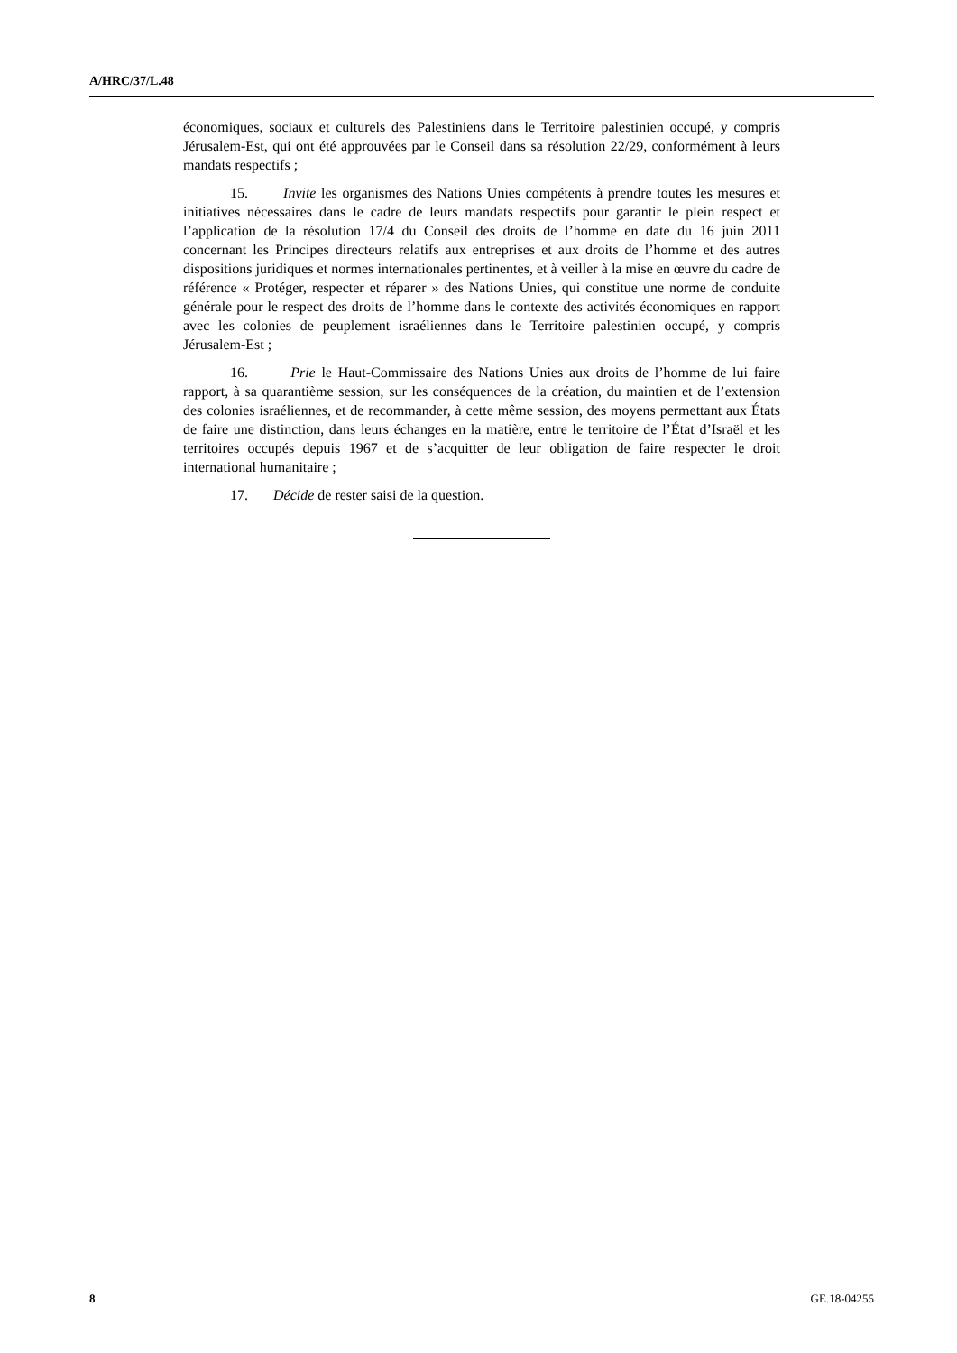A/HRC/37/L.48
économiques, sociaux et culturels des Palestiniens dans le Territoire palestinien occupé, y compris Jérusalem-Est, qui ont été approuvées par le Conseil dans sa résolution 22/29, conformément à leurs mandats respectifs ;
15. Invite les organismes des Nations Unies compétents à prendre toutes les mesures et initiatives nécessaires dans le cadre de leurs mandats respectifs pour garantir le plein respect et l’application de la résolution 17/4 du Conseil des droits de l’homme en date du 16 juin 2011 concernant les Principes directeurs relatifs aux entreprises et aux droits de l’homme et des autres dispositions juridiques et normes internationales pertinentes, et à veiller à la mise en œuvre du cadre de référence « Protéger, respecter et réparer » des Nations Unies, qui constitue une norme de conduite générale pour le respect des droits de l’homme dans le contexte des activités économiques en rapport avec les colonies de peuplement israéliennes dans le Territoire palestinien occupé, y compris Jérusalem-Est ;
16. Prie le Haut-Commissaire des Nations Unies aux droits de l’homme de lui faire rapport, à sa quarantième session, sur les conséquences de la création, du maintien et de l’extension des colonies israéliennes, et de recommander, à cette même session, des moyens permettant aux États de faire une distinction, dans leurs échanges en la matière, entre le territoire de l’État d’Israël et les territoires occupés depuis 1967 et de s’acquitter de leur obligation de faire respecter le droit international humanitaire ;
17. Décide de rester saisi de la question.
8 GE.18-04255